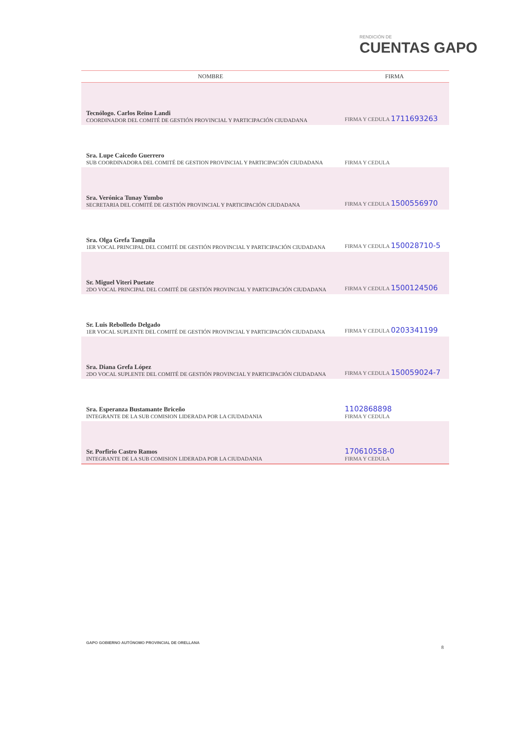RENDICIÓN DE
CUENTAS GAPO
| NOMBRE | FIRMA |
| --- | --- |
| Tecnólogo. Carlos Reino Landi COORDINADOR DEL COMITÉ DE GESTIÓN PROVINCIAL Y PARTICIPACIÓN CIUDADANA | FIRMA Y CEDULA 1711693263 |
| Sra. Lupe Caicedo Guerrero SUB COORDINADORA DEL COMITÉ DE GESTION PROVINCIAL Y PARTICIPACIÓN CIUDADANA | FIRMA Y CEDULA |
| Sra. Verónica Tunay Yumbo SECRETARIA DEL COMITÉ DE GESTIÓN PROVINCIAL Y PARTICIPACIÓN CIUDADANA | FIRMA Y CEDULA 1500556970 |
| Sra. Olga Grefa Tanguila 1ER VOCAL PRINCIPAL DEL COMITÉ DE GESTIÓN PROVINCIAL Y PARTICIPACIÓN CIUDADANA | FIRMA Y CEDULA 150028710-5 |
| Sr. Miguel Viteri Puetate 2DO VOCAL PRINCIPAL DEL COMITÉ DE GESTIÓN PROVINCIAL Y PARTICIPACIÓN CIUDADANA | FIRMA Y CEDULA 1500124506 |
| Sr. Luis Rebolledo Delgado 1ER VOCAL SUPLENTE DEL COMITÉ DE GESTIÓN PROVINCIAL Y PARTICIPACIÓN CIUDADANA | FIRMA Y CEDULA 0203341199 |
| Sra. Diana Grefa López 2DO VOCAL SUPLENTE DEL COMITÉ DE GESTIÓN PROVINCIAL Y PARTICIPACIÓN CIUDADANA | FIRMA Y CEDULA 150059024-7 |
| Sra. Esperanza Bustamante Briceño INTEGRANTE DE LA SUB COMISION LIDERADA POR LA CIUDADANIA | 1102868898 FIRMA Y CEDULA |
| Sr. Porfirio Castro Ramos INTEGRANTE DE LA SUB COMISION LIDERADA POR LA CIUDADANIA | 170610558-0 FIRMA Y CEDULA |
GAPO GOBIERNO AUTÓNOMO PROVINCIAL DE ORELLANA
8